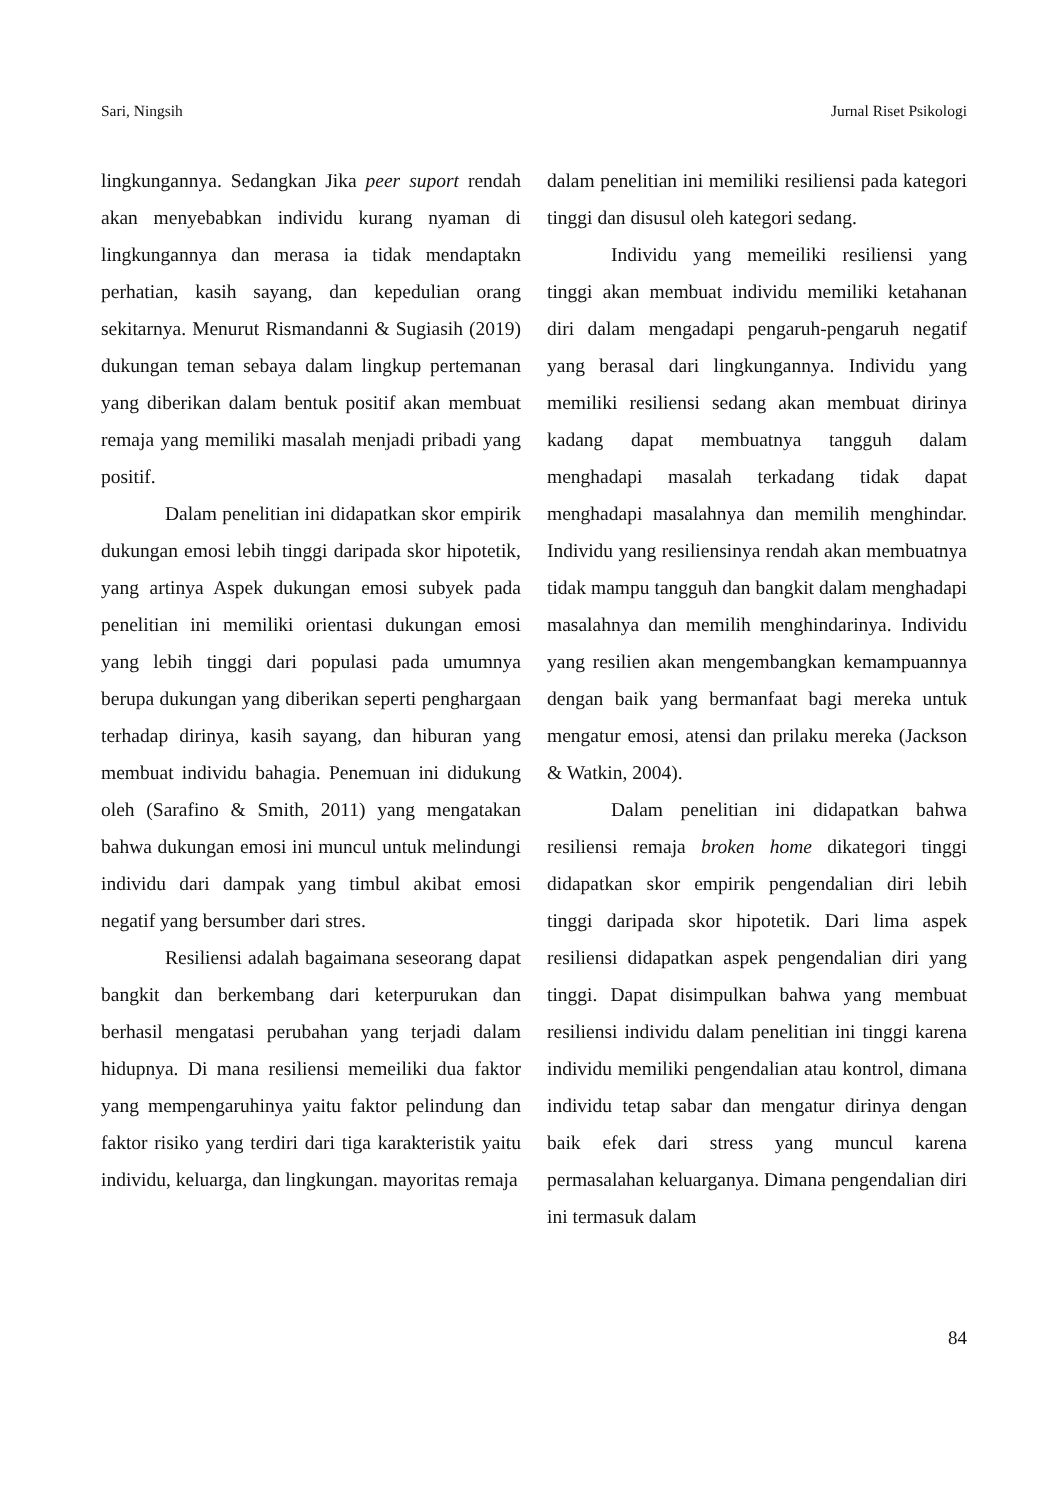Sari, Ningsih Jurnal Riset Psikologi
lingkungannya. Sedangkan Jika peer suport rendah akan menyebabkan individu kurang nyaman di lingkungannya dan merasa ia tidak mendaptakn perhatian, kasih sayang, dan kepedulian orang sekitarnya. Menurut Rismandanni & Sugiasih (2019) dukungan teman sebaya dalam lingkup pertemanan yang diberikan dalam bentuk positif akan membuat remaja yang memiliki masalah menjadi pribadi yang positif.
Dalam penelitian ini didapatkan skor empirik dukungan emosi lebih tinggi daripada skor hipotetik, yang artinya Aspek dukungan emosi subyek pada penelitian ini memiliki orientasi dukungan emosi yang lebih tinggi dari populasi pada umumnya berupa dukungan yang diberikan seperti penghargaan terhadap dirinya, kasih sayang, dan hiburan yang membuat individu bahagia. Penemuan ini didukung oleh (Sarafino & Smith, 2011) yang mengatakan bahwa dukungan emosi ini muncul untuk melindungi individu dari dampak yang timbul akibat emosi negatif yang bersumber dari stres.
Resiliensi adalah bagaimana seseorang dapat bangkit dan berkembang dari keterpurukan dan berhasil mengatasi perubahan yang terjadi dalam hidupnya. Di mana resiliensi memeiliki dua faktor yang mempengaruhinya yaitu faktor pelindung dan faktor risiko yang terdiri dari tiga karakteristik yaitu individu, keluarga, dan lingkungan. mayoritas remaja
dalam penelitian ini memiliki resiliensi pada kategori tinggi dan disusul oleh kategori sedang.
Individu yang memeiliki resiliensi yang tinggi akan membuat individu memiliki ketahanan diri dalam mengadapi pengaruh-pengaruh negatif yang berasal dari lingkungannya. Individu yang memiliki resiliensi sedang akan membuat dirinya kadang dapat membuatnya tangguh dalam menghadapi masalah terkadang tidak dapat menghadapi masalahnya dan memilih menghindar. Individu yang resiliensinya rendah akan membuatnya tidak mampu tangguh dan bangkit dalam menghadapi masalahnya dan memilih menghindarinya. Individu yang resilien akan mengembangkan kemampuannya dengan baik yang bermanfaat bagi mereka untuk mengatur emosi, atensi dan prilaku mereka (Jackson & Watkin, 2004).
Dalam penelitian ini didapatkan bahwa resiliensi remaja broken home dikategori tinggi didapatkan skor empirik pengendalian diri lebih tinggi daripada skor hipotetik. Dari lima aspek resiliensi didapatkan aspek pengendalian diri yang tinggi. Dapat disimpulkan bahwa yang membuat resiliensi individu dalam penelitian ini tinggi karena individu memiliki pengendalian atau kontrol, dimana individu tetap sabar dan mengatur dirinya dengan baik efek dari stress yang muncul karena permasalahan keluarganya. Dimana pengendalian diri ini termasuk dalam
84